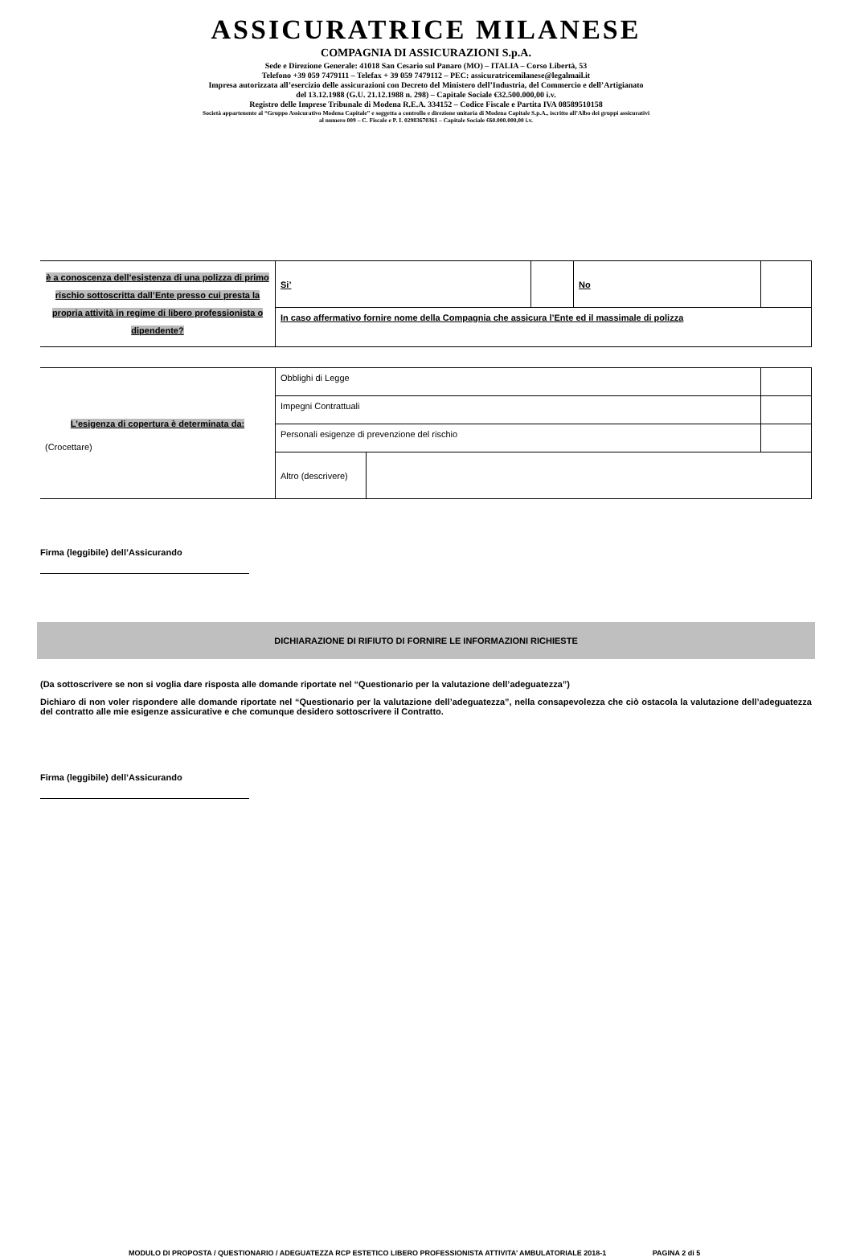ASSICURATRICE MILANESE
COMPAGNIA DI ASSICURAZIONI S.p.A.
Sede e Direzione Generale: 41018 San Cesario sul Panaro (MO) – ITALIA – Corso Libertà, 53
Telefono +39 059 7479111 – Telefax + 39 059 7479112 – PEC: assicuratricemilanese@legalmail.it
Impresa autorizzata all’esercizio delle assicurazioni con Decreto del Ministero dell’Industria, del Commercio e dell’Artigianato
del 13.12.1988 (G.U. 21.12.1988 n. 298) – Capitale Sociale €32.500.000,00 i.v.
Registro delle Imprese Tribunale di Modena R.E.A. 334152 – Codice Fiscale e Partita IVA 08589510158
Società appartenente al “Gruppo Assicurativo Modena Capitale” e soggetta a controllo e direzione unitaria di Modena Capitale S.p.A., iscritto all’Albo dei gruppi assicurativi
al numero 009 – C. Fiscale e P. I. 02983670361 – Capitale Sociale €60.000.000,00 i.v.
| è a conoscenza dell’esistenza di una polizza di primo rischio sottoscritta dall’Ente presso cui presta la propria attività in regime di libero professionista o dipendente? | Si’ | | No | |
| | In caso affermativo fornire nome della Compagnia che assicura l’Ente ed il massimale di polizza | | | |
| L’esigenza di copertura è determinata da: (Crocettare) | Obblighi di Legge | | |
| | Impegni Contrattuali | | |
| | Personali esigenze di prevenzione del rischio | | |
| | Altro (descrivere) | | |
Firma (leggibile) dell’Assicurando
DICHIARAZIONE DI RIFIUTO DI FORNIRE LE INFORMAZIONI RICHIESTE
(Da sottoscrivere se non si voglia dare risposta alle domande riportate nel “Questionario per la valutazione dell’adeguatezza”)
Dichiaro di non voler rispondere alle domande riportate nel “Questionario per la valutazione dell’adeguatezza”, nella consapevolezza che ciò ostacola la valutazione dell’adeguatezza del contratto alle mie esigenze assicurative e che comunque desidero sottoscrivere il Contratto.
Firma (leggibile) dell’Assicurando
MODULO DI PROPOSTA / QUESTIONARIO / ADEGUATEZZA RCP ESTETICO LIBERO PROFESSIONISTA ATTIVITA’ AMBULATORIALE 2018-1 PAGINA 2 di 5